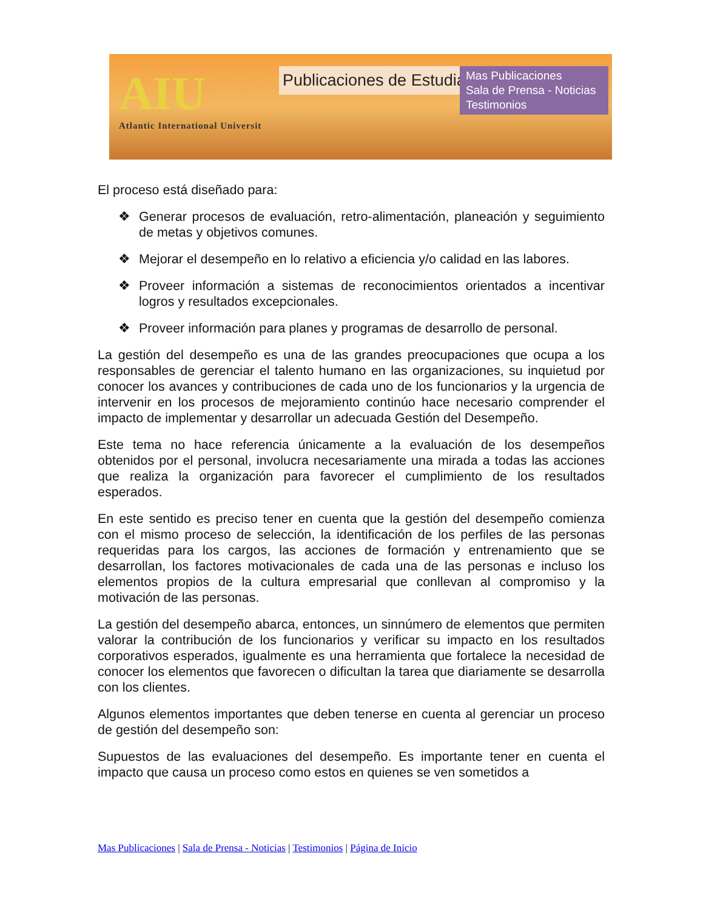AIU
Atlantic International Universit
Publicaciones de Estudiantes
Mas Publicaciones
Sala de Prensa - Noticias
Testimonios
El proceso está diseñado para:
❖ Generar procesos de evaluación, retro-alimentación, planeación y seguimiento de metas y objetivos comunes.
❖ Mejorar el desempeño en lo relativo a eficiencia y/o calidad en las labores.
❖ Proveer información a sistemas de reconocimientos orientados a incentivar logros y resultados excepcionales.
❖ Proveer información para planes y programas de desarrollo de personal.
La gestión del desempeño es una de las grandes preocupaciones que ocupa a los responsables de gerenciar el talento humano en las organizaciones, su inquietud por conocer los avances y contribuciones de cada uno de los funcionarios y la urgencia de intervenir en los procesos de mejoramiento continúo hace necesario comprender el impacto de implementar y desarrollar un adecuada Gestión del Desempeño.
Este tema no hace referencia únicamente a la evaluación de los desempeños obtenidos por el personal, involucra necesariamente una mirada a todas las acciones que realiza la organización para favorecer el cumplimiento de los resultados esperados.
En este sentido es preciso tener en cuenta que la gestión del desempeño comienza con el mismo proceso de selección, la identificación de los perfiles de las personas requeridas para los cargos, las acciones de formación y entrenamiento que se desarrollan, los factores motivacionales de cada una de las personas e incluso los elementos propios de la cultura empresarial que conllevan al compromiso y la motivación de las personas.
La gestión del desempeño abarca, entonces, un sinnúmero de elementos que permiten valorar la contribución de los funcionarios y verificar su impacto en los resultados corporativos esperados, igualmente es una herramienta que fortalece la necesidad de conocer los elementos que favorecen o dificultan la tarea que diariamente se desarrolla con los clientes.
Algunos elementos importantes que deben tenerse en cuenta al gerenciar un proceso de gestión del desempeño son:
Supuestos de las evaluaciones del desempeño. Es importante tener en cuenta el impacto que causa un proceso como estos en quienes se ven sometidos a
Mas Publicaciones | Sala de Prensa - Noticias | Testimonios | Página de Inicio